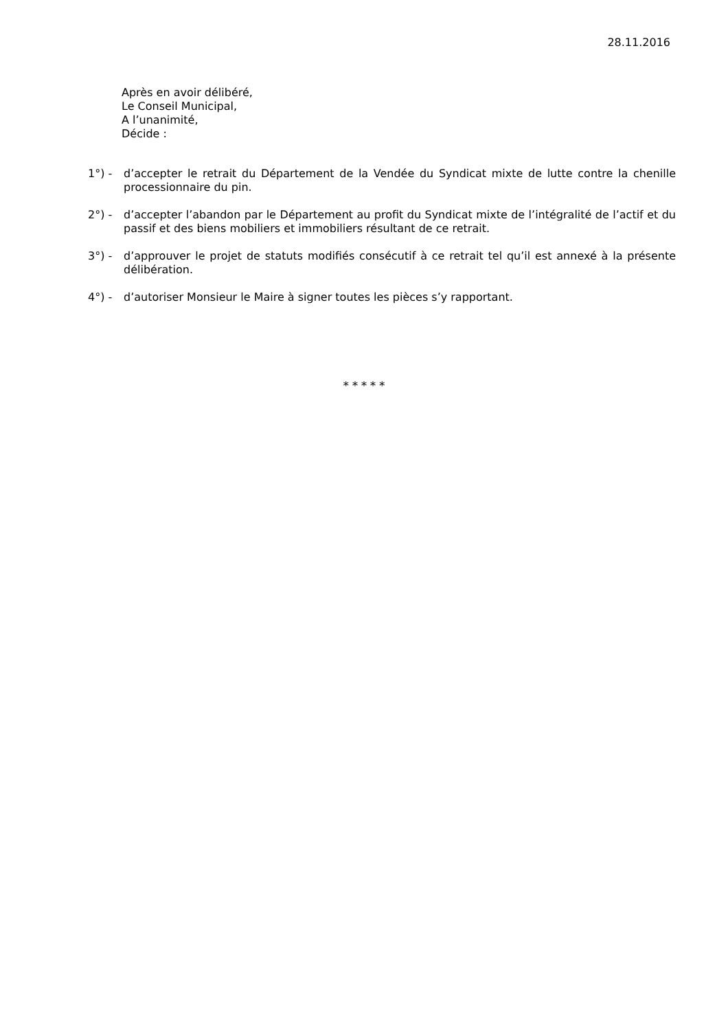28.11.2016
Après en avoir délibéré,
Le Conseil Municipal,
A l’unanimité,
Décide :
1°) - d’accepter le retrait du Département de la Vendée du Syndicat mixte de lutte contre la chenille processionnaire du pin.
2°) - d’accepter l’abandon par le Département au profit du Syndicat mixte de l’intégralité de l’actif et du passif et des biens mobiliers et immobiliers résultant de ce retrait.
3°) - d’approuver le projet de statuts modifiés consécutif à ce retrait tel qu’il est annexé à la présente délibération.
4°) - d’autoriser Monsieur le Maire à signer toutes les pièces s’y rapportant.
* * * * *